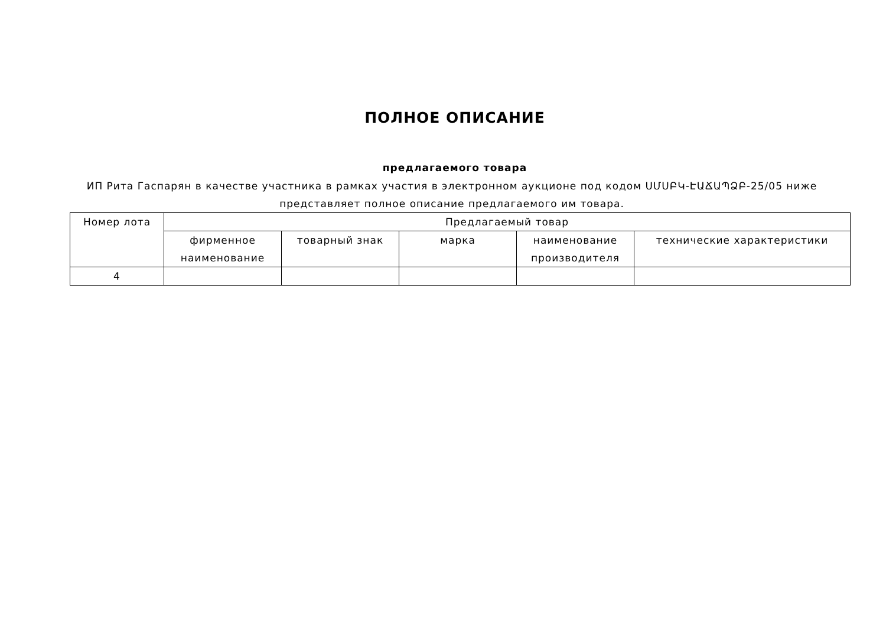ПОЛНОЕ ОПИСАНИЕ
предлагаемого товара
ИП Рита Гаспарян в качестве участника в рамках участия в электронном аукционе под кодом ՍՄՍԲԿ-ԷԱՃԱՊՁԲ-25/05 ниже представляет полное описание предлагаемого им товара.
| Номер лота | Предлагаемый товар | | | | |
| --- | --- | --- | --- | --- | --- |
| | фирменное наименование | товарный знак | марка | наименование производителя | технические характеристики |
| 4 | | | | | |